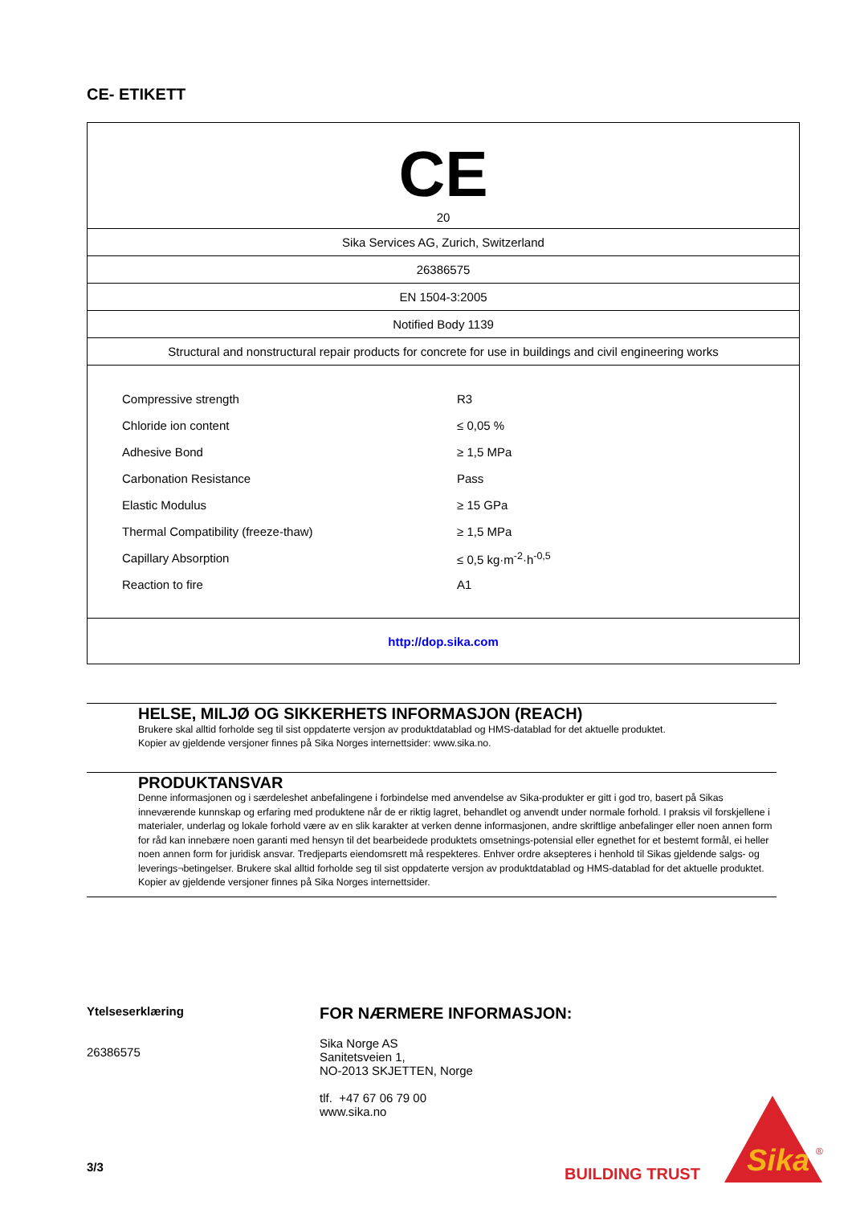CE- ETIKETT
| CE 20 |
| Sika Services AG, Zurich, Switzerland |
| 26386575 |
| EN 1504-3:2005 |
| Notified Body 1139 |
| Structural and nonstructural repair products for concrete for use in buildings and civil engineering works |
| / Compressive strength / R3 / / Chloride ion content / ≤ 0,05 % / / Adhesive Bond / ≥ 1,5 MPa / / Carbonation Resistance / Pass / / Elastic Modulus / ≥ 15 GPa / / Thermal Compatibility (freeze-thaw) / ≥ 1,5 MPa / / Capillary Absorption / ≤ 0,5 kg·m<sup>-2</sup>·h<sup>-0,5</sup> / / Reaction to fire / A1 / |
| http://dop.sika.com |
HELSE, MILJØ OG SIKKERHETS INFORMASJON (REACH)
Brukere skal alltid forholde seg til sist oppdaterte versjon av produktdatablad og HMS-datablad for det aktuelle produktet.
Kopier av gjeldende versjoner finnes på Sika Norges internettsider: www.sika.no.
PRODUKTANSVAR
Denne informasjonen og i særdeleshet anbefalingene i forbindelse med anvendelse av Sika-produkter er gitt i god tro, basert på Sikas inneværende kunnskap og erfaring med produktene når de er riktig lagret, behandlet og anvendt under normale forhold. I praksis vil forskjellene i materialer, underlag og lokale forhold være av en slik karakter at verken denne informasjonen, andre skriftlige anbefalinger eller noen annen form for råd kan innebære noen garanti med hensyn til det bearbeidede produktets omsetnings-potensial eller egnethet for et bestemt formål, ei heller noen annen form for juridisk ansvar. Tredjeparts eiendomsrett må respekteres. Enhver ordre aksepteres i henhold til Sikas gjeldende salgs- og leverings¬betingelser. Brukere skal alltid forholde seg til sist oppdaterte versjon av produktdatablad og HMS-datablad for det aktuelle produktet. Kopier av gjeldende versjoner finnes på Sika Norges internettsider.
Ytelseserklæring
26386575
FOR NÆRMERE INFORMASJON:
Sika Norge AS
Sanitetsveien 1,
NO-2013 SKJETTEN, Norge
tlf. +47 67 06 79 00
www.sika.no
3/3 BUILDING TRUST
Sika
®